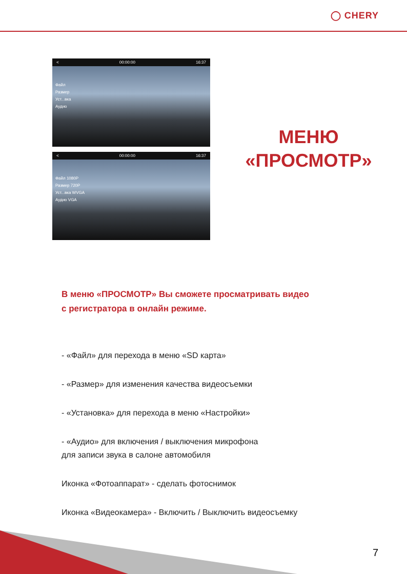◯ CHERY
< 00:00:00 16:37
Файл
Размер
Уст...вка
Аудио
< 00:00:00 16:37
Файл 1080P
Размер 720P
Уст...вка WVGA
Аудио VGA
МЕНЮ
«ПРОСМОТР»
В меню «ПРОСМОТР» Вы сможете просматривать видео
с регистратора в онлайн режиме.
- «Файл» для перехода в меню «SD карта»
- «Размер» для изменения качества видеосъемки
- «Установка» для перехода в меню «Настройки»
- «Аудио» для включения / выключения микрофона
для записи звука в салоне автомобиля
Иконка «Фотоаппарат» - сделать фотоснимок
Иконка «Видеокамера» - Включить / Выключить видеосъемку
7